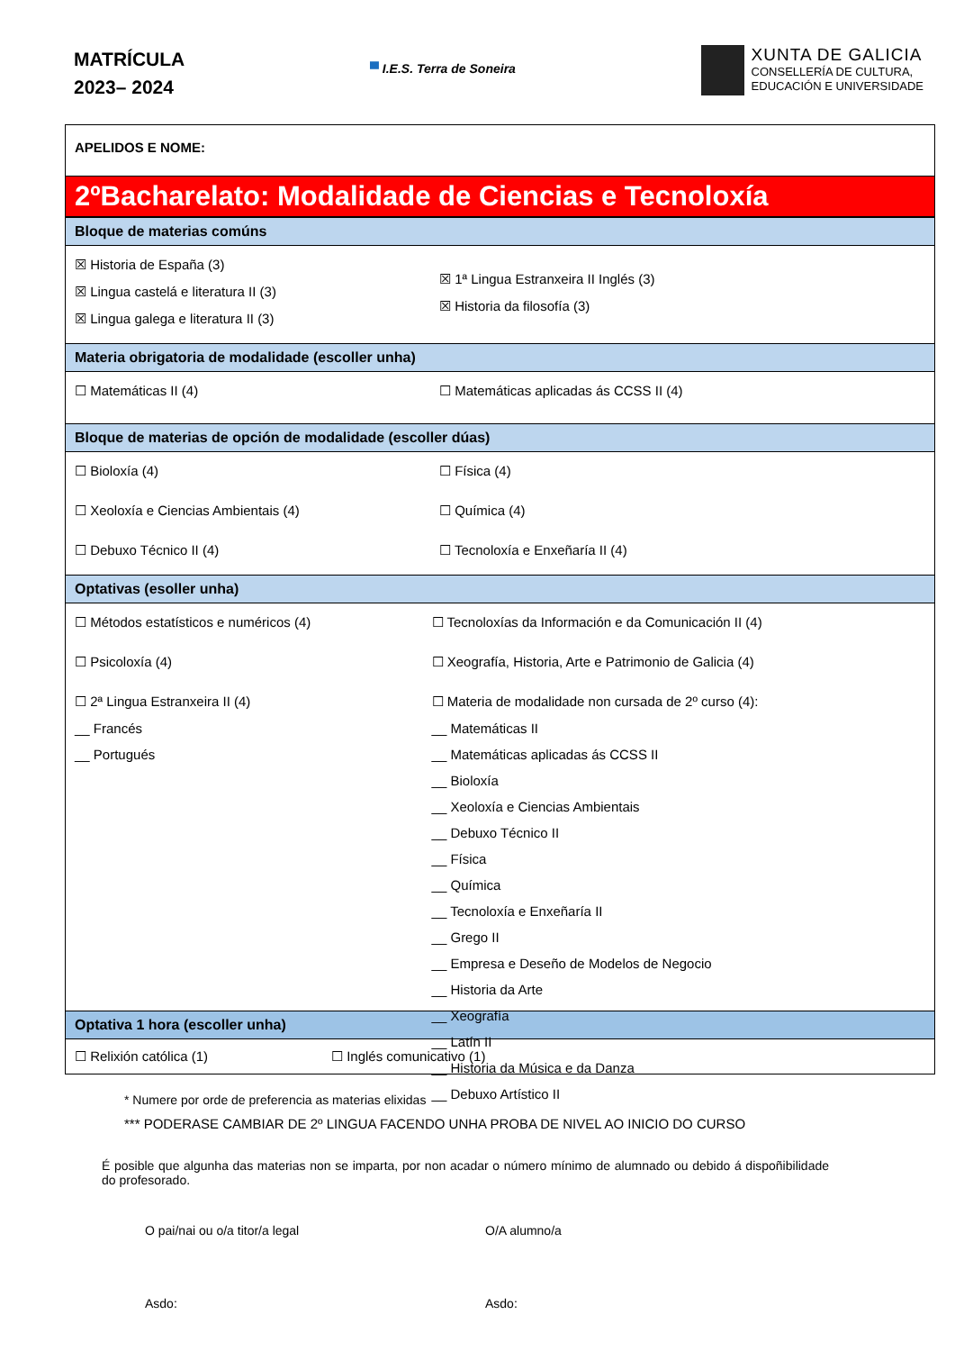MATRÍCULA
2023– 2024
▀ I.E.S. Terra de Soneira
XUNTA DE GALICIA
CONSELLERÍA DE CULTURA,
EDUCACIÓN E UNIVERSIDADE
APELIDOS E NOME:
2ºBacharelato: Modalidade de Ciencias e Tecnoloxía
Bloque de materias comúns
☒ Historia de España (3)
☒ Lingua castelá e literatura II (3)
☒ Lingua galega e literatura II (3)
☒ 1ª Lingua Estranxeira II Inglés (3)
☒ Historia da filosofía (3)
Materia obrigatoria de modalidade (escoller unha)
☐ Matemáticas II (4) ☐ Matemáticas aplicadas ás CCSS II (4)
Bloque de materias de opción de modalidade (escoller dúas)
☐ Bioloxía (4)
☐ Xeoloxía e Ciencias Ambientais (4)
☐ Debuxo Técnico II (4)
☐ Física (4)
☐ Química (4)
☐ Tecnoloxía e Enxeñaría II (4)
Optativas (esoller unha)
☐ Métodos estatísticos e numéricos (4)
☐ Psicoloxía (4)
☐ 2ª Lingua Estranxeira II (4)
__ Francés
__ Portugués
☐ Tecnoloxías da Información e da Comunicación II (4)
☐ Xeografía, Historia, Arte e Patrimonio de Galicia (4)
☐ Materia de modalidade non cursada de 2º curso (4):
__ Matemáticas II
__ Matemáticas aplicadas ás CCSS II
__ Bioloxía
__ Xeoloxía e Ciencias Ambientais
__ Debuxo Técnico II
__ Física
__ Química
__ Tecnoloxía e Enxeñaría II
__ Grego II
__ Empresa e Deseño de Modelos de Negocio
__ Historia da Arte
__ Xeografía
__ Latín II
__ Historia da Música e da Danza
__ Debuxo Artístico II
Optativa 1 hora (escoller unha)
☐ Relixión católica (1) ☐ Inglés comunicativo (1)
* Numere por orde de preferencia as materias elixidas
*** PODERASE CAMBIAR DE 2º LINGUA FACENDO UNHA PROBA DE NIVEL AO INICIO DO CURSO
É posible que algunha das materias non se imparta, por non acadar o número mínimo de alumnado ou debido á dispoñibilidade do profesorado.
O pai/nai ou o/a titor/a legal O/A alumno/a
Asdo: Asdo: